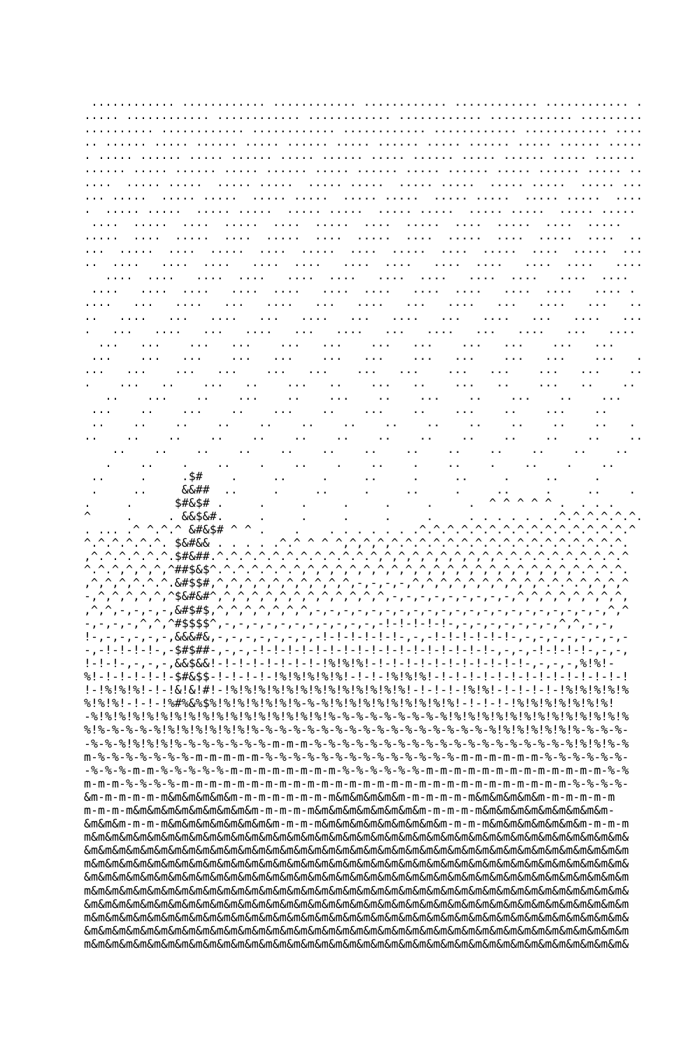............ ............ ............ ............ ............ ............ .
..... ............ ............ ............ ............ ............ .........
.......... ............ ............ ............ ............ ............ ....
.. ...... ..... ...... ..... ...... ..... ...... ..... ...... ..... ...... .....
. ..... ...... ..... ...... ..... ...... ..... ...... ..... ...... ..... ......
...... ..... ...... ..... ...... ..... ...... ..... ...... ..... ...... ..... ..
....  ..... .....  ..... .....  ..... .....  ..... .....  ..... .....  ..... ...
... .....  ..... .....  ..... .....  ..... .....  ..... .....  ..... .....  ....
.  ..... .....  ..... .....  ..... .....  ..... .....  ..... .....  ..... .....
 ....  .....  ....  .....  ....  .....  ....  .....  ....  .....  ....  .....
.....  ....  .....  ....  .....  ....  .....  ....  .....  ....  .....  ....  ..
...  .....  ....  .....  ....  .....  ....  .....  ....  .....  ....  .....  ...
..  ....   ....  ....   ....  ....   ....  ....   ....  ....   ....  ....   ....
   ....  ....   ....  ....   ....  ....   ....  ....   ....  ....   ....  ....
 ....   ....  ....   ....  ....   ....  ....   ....  ....   ....  ....   .... .
....   ...   ....   ...   ....   ...   ....   ...   ....   ...   ....   ...   ..
..   ....   ...   ....   ...   ....   ...   ....   ...   ....   ...   ....   ...
.   ...   ....   ...   ....   ...   ....   ...   ....   ...   ....   ...   ....
  ...   ...    ...   ...    ...   ...    ...   ...    ...   ...    ...   ...
 ...    ...   ...    ...   ...    ...   ...    ...   ...    ...   ...    ...   .
...   ...    ...   ...    ...   ...    ...   ...    ...   ...    ...   ...    ..
.    ...   ..    ...   ..    ...   ..    ...   ..    ...   ..    ...   ..    ..
   ..    ...    ..    ...    ..    ...    ..    ...    ..    ...    ..    ...
 ...    ..    ...    ..    ...    ..    ...    ..    ...    ..    ...    ..
 ..    ..    ..    ..    ..    ..    ..    ..    ..    ..    ..    ..    ..   .
..    ..    ..    ..    ..    ..    ..    ..    ..    ..    ..    ..    ..    ..
    ..    ..    ..    ..    ..    ..    ..    ..    ..    ..    ..    ..    ..
   .    ..    .    ..    .    ..    .    ..    .    ..    .    ..    .    ..
 ..     .     .$#    .     ..     .     ..     .     ..     .     ..     .
 .     ..     &&##  ..     .     ..     .     ..     .     ..     .     ..    .
.     .      $#&$# .     .     .     .     .     .     .  ^ ^ ^ ^ ^ .  . . .
^     .     . &&$&#.     .     .     .     .     .     . . . . . . .^.^.^.^.^.^.
. ... .^ ^.^.^ &#&$# ^ ^ .    .    . . . . . . .^.^.^.^.^.^.^.^.^.^.^.^.^.^.^.^
^.^.^.^.^.^. $&#&& . . . . .^.^ ^ ^ ^,^,^,^,^.^.^.^.^.^.^.^.^.^.^.^.^.^.^.^.^.
,^.^.^.^.^.^.$#&##.^.^.^.^.^.^.^.^.^.^.^.^,^,^,^,^,^,^,^,^,^.^.^.^.^.^.^.^.^.^
^.^.^,^,^,^,^##$&$^.^.^.^.^.^.^,^,^,^,^,^,^,^,^,^,^,^,^,^,^,^,^,^,^,^,^.^.^.^.
,^,^,^,^.^.^.&#$$#,^,^,^,^,^,^,^,^,^,^,-,-,-,-,^,^,^,^,^,^,^,^,^,^.^.^.^,^,^,^
-,^,^,^,^,^,^$&#&#^,^,^,^,^,^,^,^,^,^,^,^,^,-,-,-,-,-,-,-,-,-,^,^,^,^,^,^,^,^,
,^,^,-,-,-,-,&#$#$,^,^,^,^,^,^,^,-,-,-,-,-,-,-,-,-,-,-,-,-,-,-,-,-,-,-,-,-,^,^
-,-,-,-,^,^,^#$$$$^,-,-,-,-,-,-,-,-,-,-,-,-!-!-!-!-!-,-,-,-,-,-,-,-,^,^,-,-,
!-,-,-,-,-,-,&&&#&,-,-,-,-,-,-,-,-!-!-!-!-!-!-,-,-!-!-!-!-!-!-,-,-,-,-,-,-,-,-
-,-!-!-!-!-,-$#$##-,-,-,-!-!-!-!-!-!-!-!-!-!-!-!-!-!-!-!-!-,-,-,-!-!-!-!-,-,-,
!-!-!-,-,-,-,&&$&&!-!-!-!-!-!-!-!-!%!%!%!-!-!-!-!-!-!-!-!-!-!-!-,-,-,-,%!%!-
%!-!-!-!-!-!-$#&$$-!-!-!-!-!%!%!%!%!%!-!-!-!%!%!%!-!-!-!-!-!-!-!-!-!-!-!-!-!-!
!-!%!%!%!-!-!&!&!#!-!%!%!%!%!%!%!%!%!%!%!%!%!%!-!-!-!-!%!%!-!-!-!-!-!%!%!%!%!%
%!%!%!-!-!-!%#%&%$%!%!%!%!%!%!%-%-%!%!%!%!%!%!%!%!%!%!-!-!-!-!%!%!%!%!%!%!%!
-%!%!%!%!%!%!%!%!%!%!%!%!%!%!%!%!%!%-%-%-%-%-%-%-%-%!%!%!%!%!%!%!%!%!%!%!%!%!%
%!%-%-%-%-%!%!%!%!%!%!%!%-%-%-%-%-%-%-%-%-%-%-%-%-%-%-%-%-%!%!%!%!%!%!%-%-%-%-
-%-%-%!%!%!%!%-%-%-%-%-%-%-m-m-m-%-%-%-%-%-%-%-%-%-%-%-%-%-%-%-%-%-%-%!%!%!%-%
m-%-%-%-%-%-%-%-m-m-m-m-m-%-%-%-%-%-%-%-%-%-%-%-%-%-%-m-m-m-m-m-m-%-%-%-%-%-%-
-%-%-%-m-m-%-%-%-%-%-m-m-m-m-m-m-m-m-%-%-%-%-%-%-m-m-m-m-m-m-m-m-m-m-m-m-m-%-%
m-m-m-%-%-%-%-m-m-m-m-m-m-m-m-m-m-m-m-m-m-m-m-m-m-m-m-m-m-m-m-m-m-m-m-%-%-%-%-
&m-m-m-m-m-m&m&m&m&m&m-m-m-m-m-m-m-m&m&m&m&m&m-m-m-m-m-m&m&m&m&m&m-m-m-m-m-m
m-m-m-m&m&m&m&m&m&m&m&m&m-m-m-m-m&m&m&m&m&m&m&m&m-m-m-m-m&m&m&m&m&m&m&m&m&m-
&m&m&m-m-m-m&m&m&m&m&m&m&m&m-m-m-m&m&m&m&m&m&m&m&m&m-m-m-m&m&m&m&m&m&m&m-m-m-m
m&m&m&m&m&m&m&m&m&m&m&m&m&m&m&m&m&m&m&m&m&m&m&m&m&m&m&m&m&m&m&m&m&m&m&m&m&m&m&
&m&m&m&m&m&m&m&m&m&m&m&m&m&m&m&m&m&m&m&m&m&m&m&m&m&m&m&m&m&m&m&m&m&m&m&m&m&m&m
m&m&m&m&m&m&m&m&m&m&m&m&m&m&m&m&m&m&m&m&m&m&m&m&m&m&m&m&m&m&m&m&m&m&m&m&m&m&m&
&m&m&m&m&m&m&m&m&m&m&m&m&m&m&m&m&m&m&m&m&m&m&m&m&m&m&m&m&m&m&m&m&m&m&m&m&m&m&m
m&m&m&m&m&m&m&m&m&m&m&m&m&m&m&m&m&m&m&m&m&m&m&m&m&m&m&m&m&m&m&m&m&m&m&m&m&m&m&
&m&m&m&m&m&m&m&m&m&m&m&m&m&m&m&m&m&m&m&m&m&m&m&m&m&m&m&m&m&m&m&m&m&m&m&m&m&m&m
m&m&m&m&m&m&m&m&m&m&m&m&m&m&m&m&m&m&m&m&m&m&m&m&m&m&m&m&m&m&m&m&m&m&m&m&m&m&m&
&m&m&m&m&m&m&m&m&m&m&m&m&m&m&m&m&m&m&m&m&m&m&m&m&m&m&m&m&m&m&m&m&m&m&m&m&m&m&m
m&m&m&m&m&m&m&m&m&m&m&m&m&m&m&m&m&m&m&m&m&m&m&m&m&m&m&m&m&m&m&m&m&m&m&m&m&m&m&